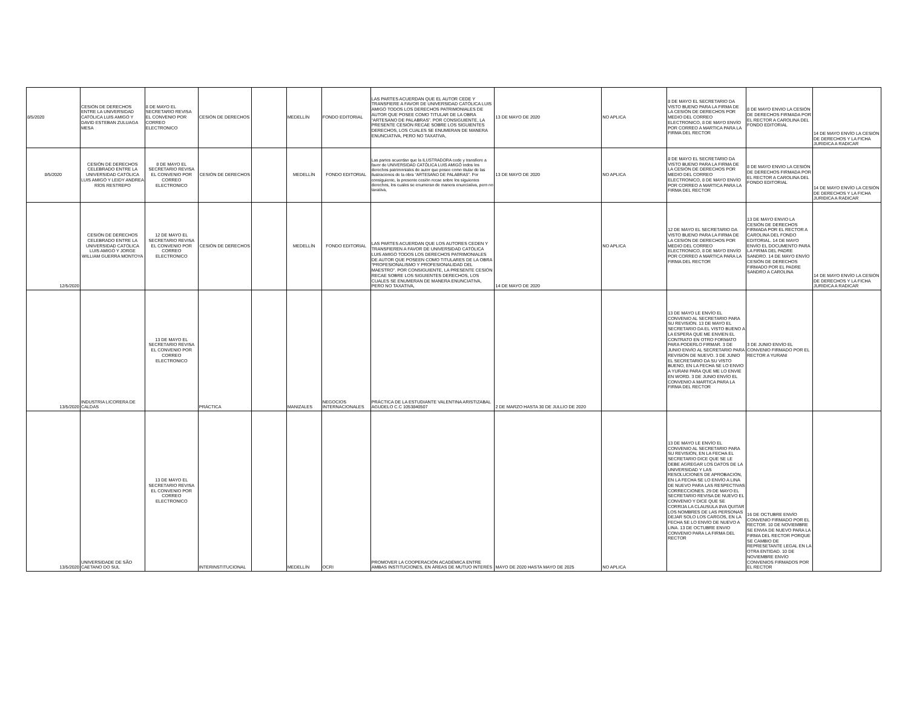| 8/5/2020 | CESIÓN DE DERECHOS ENTRE LA UNIVERSIDAD CATÓLICA LUIS AMIGÓ Y DAVID ESTEBAN ZULUAGA MESA | 8 DE MAYO EL SECRETARIO REVISA EL CONVENIO POR CORREO ELECTRONICO | CESIÓN DE DERECHOS | | MEDELLÍN | FONDO EDITORIAL | LAS PARTES ACUERDAN QUE EL AUTOR CEDE Y TRANSFIERE A FAVOR DE UNIVERSIDAD CATÓLICA LUIS AMIGÓ TODOS LOS DERECHOS PATRIMONIALES DE AUTOR QUE POSEE COMO TITULAR DE LA OBRA “ARTESANO DE PALABRAS”. POR CONSIGUIENTE, LA PRESENTE CESIÓN RECAE SOBRE LOS SIGUIENTES DERECHOS, LOS CUALES SE ENUMERAN DE MANERA ENUNCIATIVA, PERO NO TAXATIVA, | 13 DE MAYO DE 2020 | NO APLICA | 8 DE MAYO EL SECRETARIO DA VISTO BUENO PARA LA FIRMA DE LA CESIÓN DE DERECHOS POR MEDIO DEL CORREO ELECTRONICO, 8 DE MAYO ENVÍO POR CORREO A MARTICA PARA LA FIRMA DEL RECTOR | 8 DE MAYO ENVIO LA CESIÓN DE DERECHOS FIRMADA POR EL RECTOR A CAROLINA DEL FONDO EDITORIAL | 14 DE MAYO ENVÍO LA CESIÓN DE DERECHOS Y LA FICHA JURIDICA A RADICAR |
| 8/5/2020 | CESIÓN DE DERECHOS CELEBRADO ENTRE LA UNIVERSIDAD CATÓLICA LUIS AMIGÓ Y LEIDY ANDREA RÍOS RESTREPO | 8 DE MAYO EL SECRETARIO REVISA EL CONVENIO POR CORREO ELECTRONICO | CESIÓN DE DERECHOS | | MEDELLÍN | FONDO EDITORIAL | Las partes acuerdan que la ILUSTRADORA cede y transfiere a favor de UNIVERSIDAD CATÓLICA LUIS AMIGÓ todos los derechos patrimoniales de autor que posee como titular de las ilustraciones de la obra “ARTESANO DE PALABRAS”. Por consiguiente, la presente cesión recae sobre los siguientes derechos, los cuales se enumeran de manera enunciativa, pero no taxativa, | 13 DE MAYO DE 2020 | NO APLICA | 8 DE MAYO EL SECRETARIO DA VISTO BUENO PARA LA FIRMA DE LA CESIÓN DE DERECHOS POR MEDIO DEL CORREO ELECTRONICO, 8 DE MAYO ENVÍO POR CORREO A MARTICA PARA LA FIRMA DEL RECTOR | 8 DE MAYO ENVIO LA CESIÓN DE DERECHOS FIRMADA POR EL RECTOR A CAROLINA DEL FONDO EDITORIAL | 14 DE MAYO ENVÍO LA CESIÓN DE DERECHOS Y LA FICHA JURIDICA A RADICAR |
| 12/5/2020 | CESIÓN DE DERECHOS CELEBRADO ENTRE LA UNIVERSIDAD CATÓLICA LUIS AMIGÓ Y JORGE WILLIAM GUERRA MONTOYA | 12 DE MAYO EL SECRETARIO REVISA EL CONVENIO POR CORREO ELECTRONICO | CESIÓN DE DERECHOS | | MEDELLÍN | FONDO EDITORIAL | LAS PARTES ACUERDAN QUE LOS AUTORES CEDEN Y TRANSFIEREN A FAVOR DE UNIVERSIDAD CATÓLICA LUIS AMIGÓ TODOS LOS DERECHOS PATRIMONIALES DE AUTOR QUE POSEEN COMO TITULARES DE LA OBRA “PROFESIONALISMO Y PROFESIONALIDAD DEL MAESTRO”. POR CONSIGUIENTE, LA PRESENTE CESIÓN RECAE SOBRE LOS SIGUIENTES DERECHOS, LOS CUALES SE ENUMERAN DE MANERA ENUNCIATIVA, PERO NO TAXATIVA, | 14 DE MAYO DE 2020 | NO APLICA | 12 DE MAYO EL SECRETARIO DA VISTO BUENO PARA LA FIRMA DE LA CESIÓN DE DERECHOS POR MEDIO DEL CORREO ELECTRONICO, 8 DE MAYO ENVÍO POR CORREO A MARTICA PARA LA FIRMA DEL RECTOR | 13 DE MAYO ENVIO LA CESIÓN DE DERECHOS FIRMADA POR EL RECTOR A CAROLINA DEL FONDO EDITORIAL. 14 DE MAYO ENVÍO EL DOCUMENTO PARA LA FIRMA DEL PADRE SANDRO. 14 DE MAYO ENVÍO CESIÓN DE DERECHOS FIRMADO POR EL PADRE SANDRO A CAROLINA | 14 DE MAYO ENVÍO LA CESIÓN DE DERECHOS Y LA FICHA JURIDICA A RADICAR |
| 13/5/2020 | INDUSTRIA LICORERA DE CALDAS | 13 DE MAYO EL SECRETARIO REVISA EL CONVENIO POR CORREO ELECTRONICO | PRÁCTICA | | MANIZALES | NEGOCIOS INTERNACIONALES | PRÁCTICA DE LA ESTUDIANTE VALENTINA ARISTIZABAL AGUDELO C.C 1053840507 | 2 DE MARZO HASTA 30 DE JULLIO DE 2020 | | 13 DE MAYO LE ENVÍO EL CONVENIO AL SECRETARIO PARA SU REVISIÓN. 13 DE MAYO EL SECRETARIO DA EL VISTO BUENO A LA ESPERA QUE ME ENVIEN EL CONTRATO EN OTRO FORMATO PARA PODERLO FIRMAR. 3 DE JUNIO ENVÍO AL SECRETARIO PARA REVISIÓN DE NUEVO. 3 DE JUNIO EL SECRETARIO DA SU VISTO BUENO, EN LA FECHA SE LO ENVIO A YURANI PARA QUE ME LO ENVIE EN WORD. 3 DE JUNIO ENVÍO EL CONVENIO A MARTICA PARA LA FIRMA DEL RECTOR | 3 DE JUNIO ENVÍO EL CONVENIO FIRMADO POR EL RECTOR A YURANI | |
| 13/5/2020 | UNIVERSIDADE DE SÃO CAETANO DO SUL | 13 DE MAYO EL SECRETARIO REVISA EL CONVENIO POR CORREO ELECTRONICO | INTERINSTITUCIONAL | | MEDELLÍN | OCRI | PROMOVER LA COOPERACIÓN ACADÉMICA ENTRE AMBAS INSTITUCIONES, EN ÁREAS DE MUTUO INTERÉS | MAYO DE 2020 HASTA MAYO DE 2025 | NO APLICA | 13 DE MAYO LE ENVÍO EL CONVENIO AL SECRETARIO PARA SU REVISIÓN, EN LA FECHA EL SECRETARIO DICE QUE SE LE DEBE AGREGAR LOS DATOS DE LA UNIVERSIDAD Y LAS RESOLUCIONES DE APROBACIÓN, EN LA FECHA SE LO ENVÍO A LINA DE NUEVO PARA LAS RESPECTIVAS CORRECCIONES. 29 DE MAYO EL SECRETARIO REVISA DE NUEVO EL CONVENIO Y DICE QUE SE CORRIJA LA CLAUSULA 8VA QUITAR LOS NOMBRES DE LAS PERSONAS DEJAR SOLO LOS CARGOS, EN LA FECHA SE LO ENVÍO DE NUEVO A LINA. 13 DE OCTUBRE ENVIO CONVENIO PARA LA FIRMA DEL RECTOR | 16 DE OCTUBRE ENVÍO CONVENIO FIRMADO POR EL RECTOR. 10 DE NOVIEMBRE SE ENVIA DE NUEVO PARA LA FIRMA DEL RECTOR PORQUE SE CAMBIO DE REPRESETANTE LEGAL EN LA OTRA ENTIDAD. 10 DE NOVIEMBRE ENVÍO CONVENIOS FIRMADOS POR EL RECTOR | |